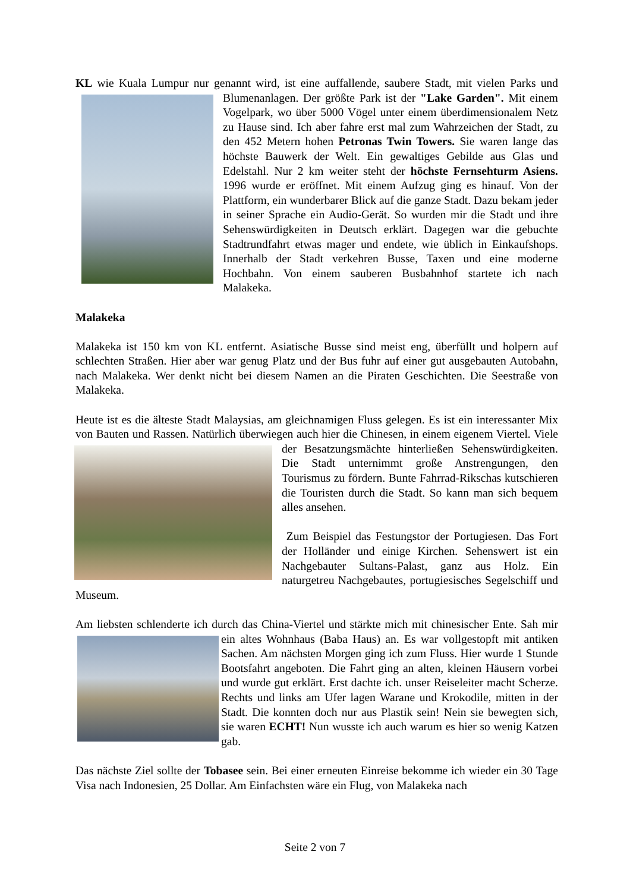KL wie Kuala Lumpur nur genannt wird, ist eine auffallende, saubere Stadt, mit vielen Parks und Blumenanlagen. Der größte Park ist der "Lake Garden". Mit einem Vogelpark, wo über 5000 Vögel unter einem überdimensionalem Netz zu Hause sind. Ich aber fahre erst mal zum Wahrzeichen der Stadt, zu den 452 Metern hohen Petronas Twin Towers. Sie waren lange das höchste Bauwerk der Welt. Ein gewaltiges Gebilde aus Glas und Edelstahl. Nur 2 km weiter steht der höchste Fernsehturm Asiens. 1996 wurde er eröffnet. Mit einem Aufzug ging es hinauf. Von der Plattform, ein wunderbarer Blick auf die ganze Stadt. Dazu bekam jeder in seiner Sprache ein Audio-Gerät. So wurden mir die Stadt und ihre Sehenswürdigkeiten in Deutsch erklärt. Dagegen war die gebuchte Stadtrundfahrt etwas mager und endete, wie üblich in Einkaufshops. Innerhalb der Stadt verkehren Busse, Taxen und eine moderne Hochbahn. Von einem sauberen Busbahnhof startete ich nach Malakeka.
Malakeka
Malakeka ist 150 km von KL entfernt. Asiatische Busse sind meist eng, überfüllt und holpern auf schlechten Straßen. Hier aber war genug Platz und der Bus fuhr auf einer gut ausgebauten Autobahn, nach Malakeka. Wer denkt nicht bei diesem Namen an die Piraten Geschichten. Die Seestraße von Malakeka.
Heute ist es die älteste Stadt Malaysias, am gleichnamigen Fluss gelegen. Es ist ein interessanter Mix von Bauten und Rassen. Natürlich überwiegen auch hier die Chinesen, in einem eigenem Viertel. Viele der Besatzungsmächte hinterließen Sehenswürdigkeiten. Die Stadt unternimmt große Anstrengungen, den Tourismus zu fördern. Bunte Fahrrad-Rikschas kutschieren die Touristen durch die Stadt. So kann man sich bequem alles ansehen.
Zum Beispiel das Festungstor der Portugiesen. Das Fort der Holländer und einige Kirchen. Sehenswert ist ein Nachgebauter Sultans-Palast, ganz aus Holz. Ein naturgetreu Nachgebautes, portugiesisches Segelschiff und Museum.
Am liebsten schlenderte ich durch das China-Viertel und stärkte mich mit chinesischer Ente. Sah mir ein altes Wohnhaus (Baba Haus) an. Es war vollgestopft mit antiken Sachen. Am nächsten Morgen ging ich zum Fluss. Hier wurde 1 Stunde Bootsfahrt angeboten. Die Fahrt ging an alten, kleinen Häusern vorbei und wurde gut erklärt. Erst dachte ich. unser Reiseleiter macht Scherze. Rechts und links am Ufer lagen Warane und Krokodile, mitten in der Stadt. Die konnten doch nur aus Plastik sein! Nein sie bewegten sich, sie waren ECHT! Nun wusste ich auch warum es hier so wenig Katzen gab.
Das nächste Ziel sollte der Tobasee sein. Bei einer erneuten Einreise bekomme ich wieder ein 30 Tage Visa nach Indonesien, 25 Dollar. Am Einfachsten wäre ein Flug, von Malakeka nach
Seite 2 von 7